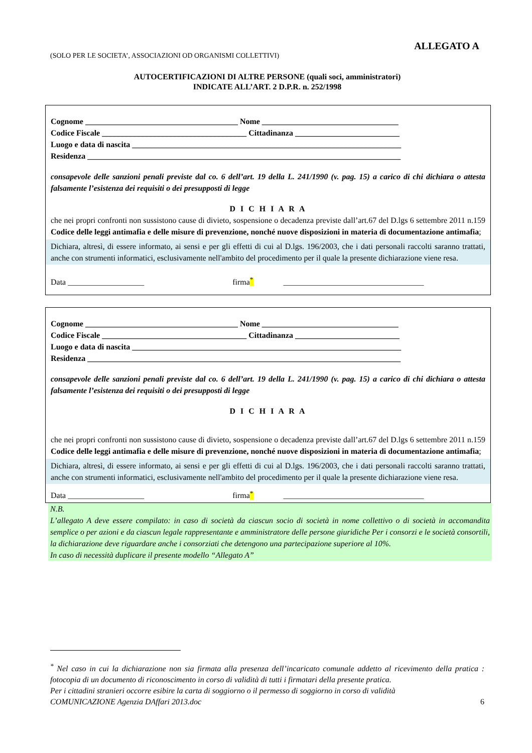ALLEGATO A
(SOLO PER LE SOCIETA’, ASSOCIAZIONI OD ORGANISMI COLLETTIVI)
AUTOCERTIFICAZIONI DI ALTRE PERSONE (quali soci, amministratori)
INDICATE ALL’ART. 2 D.P.R. n. 252/1998
Cognome ______________________________________ Nome __________________________________
Codice Fiscale ____________________________________ Cittadinanza __________________________
Luogo e data di nascita ___________________________________________________________________
Residenza ______________________________________________________________________________
consapevole delle sanzioni penali previste dal co. 6 dell’art. 19 della L. 241/1990 (v. pag. 15) a carico di chi dichiara o attesta falsamente l’esistenza dei requisiti o dei presupposti di legge
D I C H I A R A
che nei propri confronti non sussistono cause di divieto, sospensione o decadenza previste dall’art.67 del D.lgs 6 settembre 2011 n.159 Codice delle leggi antimafia e delle misure di prevenzione, nonché nuove disposizioni in materia di documentazione antimafia;
Dichiara, altresì, di essere informato, ai sensi e per gli effetti di cui al D.lgs. 196/2003, che i dati personali raccolti saranno trattati, anche con strumenti informatici, esclusivamente nell'ambito del procedimento per il quale la presente dichiarazione viene resa.
Data ___________________ firma<sup>*</sup> ___________________________________
Cognome ______________________________________ Nome __________________________________
Codice Fiscale ____________________________________ Cittadinanza __________________________
Luogo e data di nascita ___________________________________________________________________
Residenza ______________________________________________________________________________
consapevole delle sanzioni penali previste dal co. 6 dell’art. 19 della L. 241/1990 (v. pag. 15) a carico di chi dichiara o attesta falsamente l’esistenza dei requisiti o dei presupposti di legge
D I C H I A R A
che nei propri confronti non sussistono cause di divieto, sospensione o decadenza previste dall’art.67 del D.lgs 6 settembre 2011 n.159 Codice delle leggi antimafia e delle misure di prevenzione, nonché nuove disposizioni in materia di documentazione antimafia;
Dichiara, altresì, di essere informato, ai sensi e per gli effetti di cui al D.lgs. 196/2003, che i dati personali raccolti saranno trattati, anche con strumenti informatici, esclusivamente nell'ambito del procedimento per il quale la presente dichiarazione viene resa.
Data ___________________ firma<sup>*</sup> ___________________________________
N.B.
L’allegato A deve essere compilato: in caso di società da ciascun socio di società in nome collettivo o di società in accomandita semplice o per azioni e da ciascun legale rappresentante e amministratore delle persone giuridiche Per i consorzi e le società consortili, la dichiarazione deve riguardare anche i consorziati che detengono una partecipazione superiore al 10%.
In caso di necessità duplicare il presente modello “Allegato A”
<sup>*</sup> Nel caso in cui la dichiarazione non sia firmata alla presenza dell’incaricato comunale addetto al ricevimento della pratica : fotocopia di un documento di riconoscimento in corso di validità di tutti i firmatari della presente pratica.
Per i cittadini stranieri occorre esibire la carta di soggiorno o il permesso di soggiorno in corso di validità
COMUNICAZIONE Agenzia DAffari 2013.doc 6